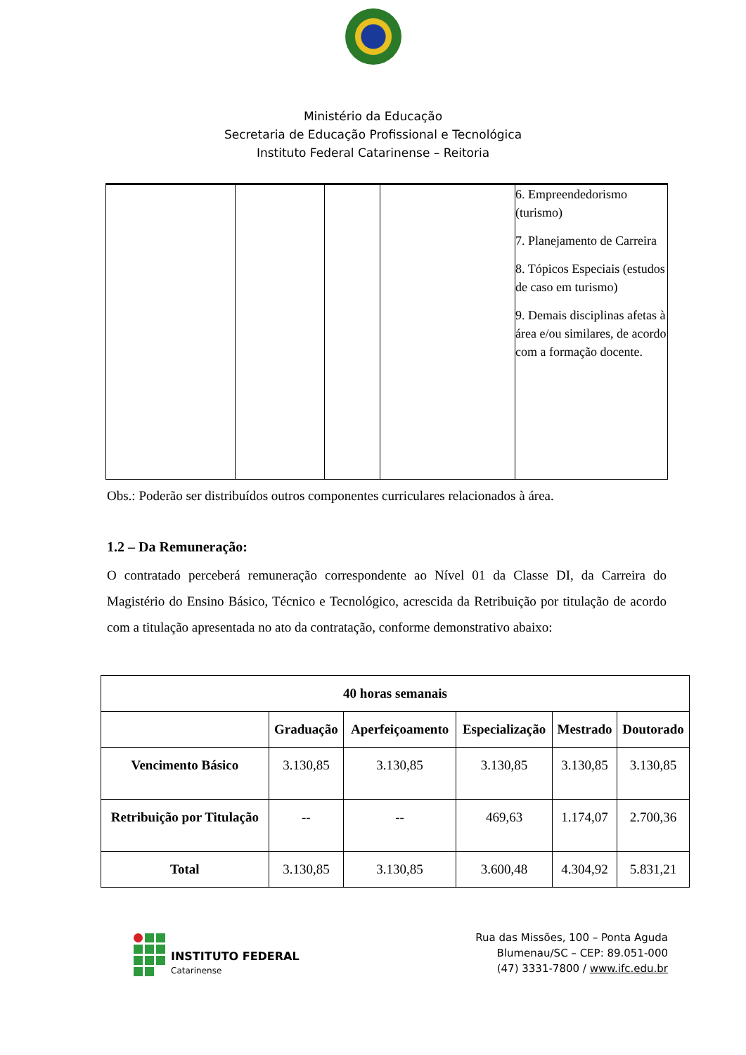Ministério da Educação
Secretaria de Educação Profissional e Tecnológica
Instituto Federal Catarinense – Reitoria
| | | | | 6. Empreendedorismo (turismo) 7. Planejamento de Carreira 8. Tópicos Especiais (estudos de caso em turismo) 9. Demais disciplinas afetas à área e/ou similares, de acordo com a formação docente. |
Obs.: Poderão ser distribuídos outros componentes curriculares relacionados à área.
1.2 – Da Remuneração:
O contratado perceberá remuneração correspondente ao Nível 01 da Classe DI, da Carreira do Magistério do Ensino Básico, Técnico e Tecnológico, acrescida da Retribuição por titulação de acordo com a titulação apresentada no ato da contratação, conforme demonstrativo abaixo:
| 40 horas semanais | | | | | |
| --- | --- | --- | --- | --- | --- |
| | Graduação | Aperfeiçoamento | Especialização | Mestrado | Doutorado |
| Vencimento Básico | 3.130,85 | 3.130,85 | 3.130,85 | 3.130,85 | 3.130,85 |
| Retribuição por Titulação | -- | -- | 469,63 | 1.174,07 | 2.700,36 |
| Total | 3.130,85 | 3.130,85 | 3.600,48 | 4.304,92 | 5.831,21 |
INSTITUTO FEDERAL
Catarinense
Rua das Missões, 100 – Ponta Aguda
Blumenau/SC – CEP: 89.051-000
(47) 3331-7800 / www.ifc.edu.br